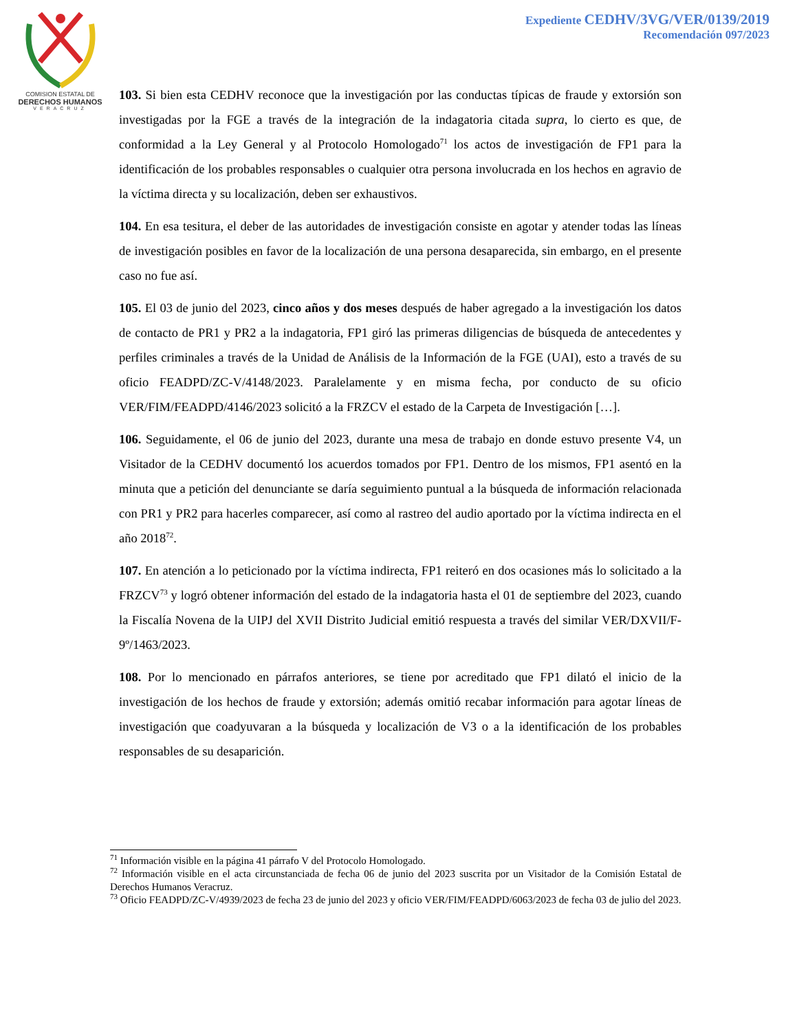COMISION ESTATAL DE
DERECHOS HUMANOS
VERACRUZ
Expediente CEDHV/3VG/VER/0139/2019
Recomendación 097/2023
103. Si bien esta CEDHV reconoce que la investigación por las conductas típicas de fraude y extorsión son investigadas por la FGE a través de la integración de la indagatoria citada supra, lo cierto es que, de conformidad a la Ley General y al Protocolo Homologado<sup>71</sup> los actos de investigación de FP1 para la identificación de los probables responsables o cualquier otra persona involucrada en los hechos en agravio de la víctima directa y su localización, deben ser exhaustivos.
104. En esa tesitura, el deber de las autoridades de investigación consiste en agotar y atender todas las líneas de investigación posibles en favor de la localización de una persona desaparecida, sin embargo, en el presente caso no fue así.
105. El 03 de junio del 2023, cinco años y dos meses después de haber agregado a la investigación los datos de contacto de PR1 y PR2 a la indagatoria, FP1 giró las primeras diligencias de búsqueda de antecedentes y perfiles criminales a través de la Unidad de Análisis de la Información de la FGE (UAI), esto a través de su oficio FEADPD/ZC-V/4148/2023. Paralelamente y en misma fecha, por conducto de su oficio VER/FIM/FEADPD/4146/2023 solicitó a la FRZCV el estado de la Carpeta de Investigación […].
106. Seguidamente, el 06 de junio del 2023, durante una mesa de trabajo en donde estuvo presente V4, un Visitador de la CEDHV documentó los acuerdos tomados por FP1. Dentro de los mismos, FP1 asentó en la minuta que a petición del denunciante se daría seguimiento puntual a la búsqueda de información relacionada con PR1 y PR2 para hacerles comparecer, así como al rastreo del audio aportado por la víctima indirecta en el año 2018<sup>72</sup>.
107. En atención a lo peticionado por la víctima indirecta, FP1 reiteró en dos ocasiones más lo solicitado a la FRZCV<sup>73</sup> y logró obtener información del estado de la indagatoria hasta el 01 de septiembre del 2023, cuando la Fiscalía Novena de la UIPJ del XVII Distrito Judicial emitió respuesta a través del similar VER/DXVII/F-9º/1463/2023.
108. Por lo mencionado en párrafos anteriores, se tiene por acreditado que FP1 dilató el inicio de la investigación de los hechos de fraude y extorsión; además omitió recabar información para agotar líneas de investigación que coadyuvaran a la búsqueda y localización de V3 o a la identificación de los probables responsables de su desaparición.
<sup>71</sup> Información visible en la página 41 párrafo V del Protocolo Homologado.
<sup>72</sup> Información visible en el acta circunstanciada de fecha 06 de junio del 2023 suscrita por un Visitador de la Comisión Estatal de Derechos Humanos Veracruz.
<sup>73</sup> Oficio FEADPD/ZC-V/4939/2023 de fecha 23 de junio del 2023 y oficio VER/FIM/FEADPD/6063/2023 de fecha 03 de julio del 2023.